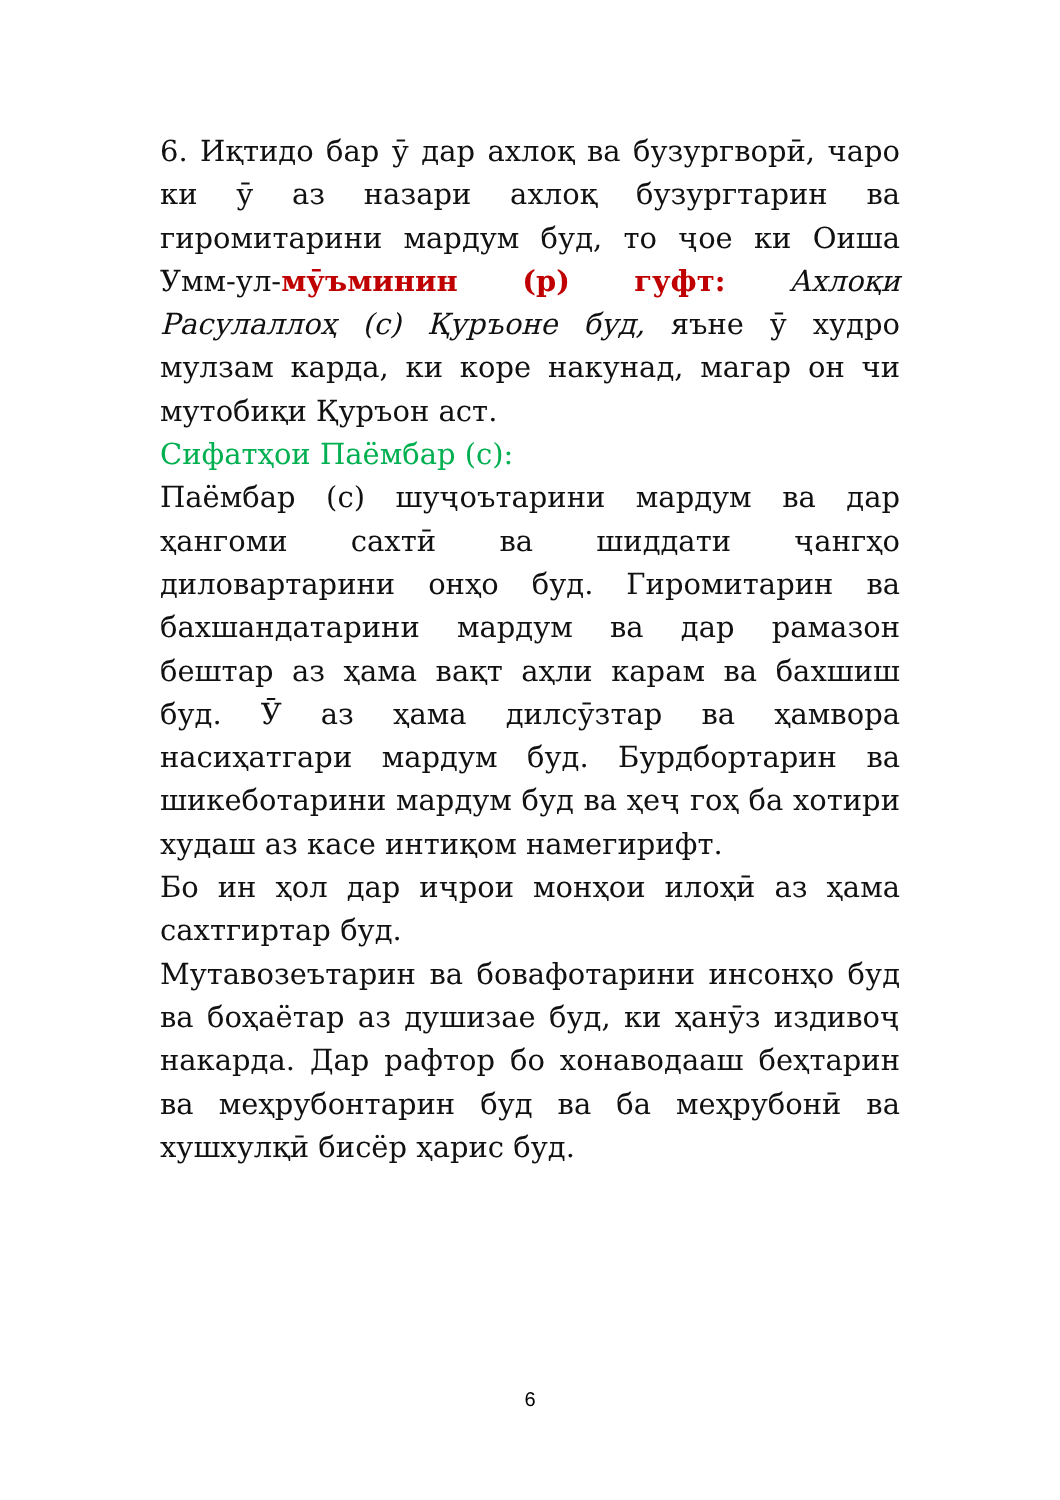6. Иқтидо бар ӯ дар ахлоқ ва бузургворӣ, чаро ки ӯ аз назари ахлоқ бузургтарин ва гиромитарини мардум буд, то ҷое ки Оиша Умм-ул-мӯъминин (р) гуфт: Ахлоқи Расулаллоҳ (с) Қуръоне буд, яъне ӯ худро мулзам карда, ки коре накунад, магар он чи мутобиқи Қуръон аст.
Сифатҳои Паёмбар (с):
Паёмбар (с) шуҷоътарини мардум ва дар ҳангоми сахтӣ ва шиддати ҷангҳо диловартарини онҳо буд. Гиромитарин ва бахшандатарини мардум ва дар рамазон бештар аз ҳама вақт аҳли карам ва бахшиш буд. Ӯ аз ҳама дилсӯзтар ва ҳамвора насиҳатгари мардум буд. Бурдбортарин ва шикеботарини мардум буд ва ҳеҷ гоҳ ба хотири худаш аз касе интиқом намегирифт.
Бо ин ҳол дар иҷрои монҳои илоҳӣ аз ҳама сахтгиртар буд.
Мутавозеътарин ва бовафотарини инсонҳо буд ва боҳаётар аз душизае буд, ки ҳанӯз издивоҷ накарда. Дар рафтор бо хонаводааш беҳтарин ва меҳрубонтарин буд ва ба меҳрубонӣ ва хушхулқӣ бисёр ҳарис буд.
6